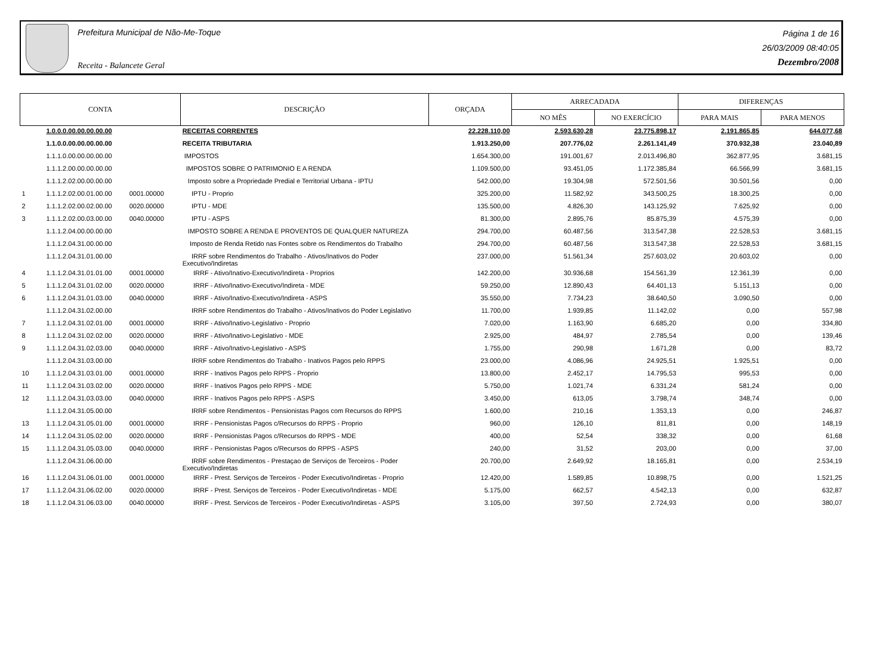Prefeitura Municipal de Não-Me-Toque
Receita - Balancete Geral
Página 1 de 16
26/03/2009 08:40:05
Dezembro/2008
| CONTA | | | DESCRIÇÃO | ORÇADA | ARRECADADA | | DIFERENÇAS | |
| --- | --- | --- | --- | --- | --- | --- | --- | --- |
| | | | | | NO MÊS | NO EXERCÍCIO | PARA MAIS | PARA MENOS |
| | 1.0.0.0.00.00.00.00.00 | | RECEITAS CORRENTES | 22.228.110,00 | 2.593.630,28 | 23.775.898,17 | 2.191.865,85 | 644.077,68 |
| | 1.1.0.0.00.00.00.00.00 | | RECEITA TRIBUTARIA | 1.913.250,00 | 207.776,02 | 2.261.141,49 | 370.932,38 | 23.040,89 |
| | 1.1.1.0.00.00.00.00.00 | | IMPOSTOS | 1.654.300,00 | 191.001,67 | 2.013.496,80 | 362.877,95 | 3.681,15 |
| | 1.1.1.2.00.00.00.00.00 | | IMPOSTOS SOBRE O PATRIMONIO E A RENDA | 1.109.500,00 | 93.451,05 | 1.172.385,84 | 66.566,99 | 3.681,15 |
| | 1.1.1.2.02.00.00.00.00 | | Imposto sobre a Propriedade Predial e Territorial Urbana - IPTU | 542.000,00 | 19.304,98 | 572.501,56 | 30.501,56 | 0,00 |
| 1 | 1.1.1.2.02.00.01.00.00 | 0001.00000 | IPTU - Proprio | 325.200,00 | 11.582,92 | 343.500,25 | 18.300,25 | 0,00 |
| 2 | 1.1.1.2.02.00.02.00.00 | 0020.00000 | IPTU - MDE | 135.500,00 | 4.826,30 | 143.125,92 | 7.625,92 | 0,00 |
| 3 | 1.1.1.2.02.00.03.00.00 | 0040.00000 | IPTU - ASPS | 81.300,00 | 2.895,76 | 85.875,39 | 4.575,39 | 0,00 |
| | 1.1.1.2.04.00.00.00.00 | | IMPOSTO SOBRE A RENDA E PROVENTOS DE QUALQUER NATUREZA | 294.700,00 | 60.487,56 | 313.547,38 | 22.528,53 | 3.681,15 |
| | 1.1.1.2.04.31.00.00.00 | | Imposto de Renda Retido nas Fontes sobre os Rendimentos do Trabalho | 294.700,00 | 60.487,56 | 313.547,38 | 22.528,53 | 3.681,15 |
| | 1.1.1.2.04.31.01.00.00 | | IRRF sobre Rendimentos do Trabalho - Ativos/Inativos do Poder Executivo/Indiretas | 237.000,00 | 51.561,34 | 257.603,02 | 20.603,02 | 0,00 |
| 4 | 1.1.1.2.04.31.01.01.00 | 0001.00000 | IRRF - Ativo/Inativo-Executivo/Indireta - Proprios | 142.200,00 | 30.936,68 | 154.561,39 | 12.361,39 | 0,00 |
| 5 | 1.1.1.2.04.31.01.02.00 | 0020.00000 | IRRF - Ativo/Inativo-Executivo/Indireta - MDE | 59.250,00 | 12.890,43 | 64.401,13 | 5.151,13 | 0,00 |
| 6 | 1.1.1.2.04.31.01.03.00 | 0040.00000 | IRRF - Ativo/Inativo-Executivo/Indireta - ASPS | 35.550,00 | 7.734,23 | 38.640,50 | 3.090,50 | 0,00 |
| | 1.1.1.2.04.31.02.00.00 | | IRRF sobre Rendimentos do Trabalho - Ativos/Inativos do Poder Legislativo | 11.700,00 | 1.939,85 | 11.142,02 | 0,00 | 557,98 |
| 7 | 1.1.1.2.04.31.02.01.00 | 0001.00000 | IRRF - Ativo/Inativo-Legislativo - Proprio | 7.020,00 | 1.163,90 | 6.685,20 | 0,00 | 334,80 |
| 8 | 1.1.1.2.04.31.02.02.00 | 0020.00000 | IRRF - Ativo/Inativo-Legislativo - MDE | 2.925,00 | 484,97 | 2.785,54 | 0,00 | 139,46 |
| 9 | 1.1.1.2.04.31.02.03.00 | 0040.00000 | IRRF - Ativo/Inativo-Legislativo - ASPS | 1.755,00 | 290,98 | 1.671,28 | 0,00 | 83,72 |
| | 1.1.1.2.04.31.03.00.00 | | IRRF sobre Rendimentos do Trabalho - Inativos Pagos pelo RPPS | 23.000,00 | 4.086,96 | 24.925,51 | 1.925,51 | 0,00 |
| 10 | 1.1.1.2.04.31.03.01.00 | 0001.00000 | IRRF - Inativos Pagos pelo RPPS - Proprio | 13.800,00 | 2.452,17 | 14.795,53 | 995,53 | 0,00 |
| 11 | 1.1.1.2.04.31.03.02.00 | 0020.00000 | IRRF - Inativos Pagos pelo RPPS - MDE | 5.750,00 | 1.021,74 | 6.331,24 | 581,24 | 0,00 |
| 12 | 1.1.1.2.04.31.03.03.00 | 0040.00000 | IRRF - Inativos Pagos pelo RPPS - ASPS | 3.450,00 | 613,05 | 3.798,74 | 348,74 | 0,00 |
| | 1.1.1.2.04.31.05.00.00 | | IRRF sobre Rendimentos - Pensionistas Pagos com Recursos do RPPS | 1.600,00 | 210,16 | 1.353,13 | 0,00 | 246,87 |
| 13 | 1.1.1.2.04.31.05.01.00 | 0001.00000 | IRRF - Pensionistas Pagos c/Recursos do RPPS - Proprio | 960,00 | 126,10 | 811,81 | 0,00 | 148,19 |
| 14 | 1.1.1.2.04.31.05.02.00 | 0020.00000 | IRRF - Pensionistas Pagos c/Recursos do RPPS - MDE | 400,00 | 52,54 | 338,32 | 0,00 | 61,68 |
| 15 | 1.1.1.2.04.31.05.03.00 | 0040.00000 | IRRF - Pensionistas Pagos c/Recursos do RPPS - ASPS | 240,00 | 31,52 | 203,00 | 0,00 | 37,00 |
| | 1.1.1.2.04.31.06.00.00 | | IRRF sobre Rendimentos - Prestaçao de Serviços de Terceiros - Poder Executivo/Indiretas | 20.700,00 | 2.649,92 | 18.165,81 | 0,00 | 2.534,19 |
| 16 | 1.1.1.2.04.31.06.01.00 | 0001.00000 | IRRF - Prest. Serviços de Terceiros - Poder Executivo/Indiretas - Proprio | 12.420,00 | 1.589,85 | 10.898,75 | 0,00 | 1.521,25 |
| 17 | 1.1.1.2.04.31.06.02.00 | 0020.00000 | IRRF - Prest. Serviços de Terceiros - Poder Executivo/Indiretas - MDE | 5.175,00 | 662,57 | 4.542,13 | 0,00 | 632,87 |
| 18 | 1.1.1.2.04.31.06.03.00 | 0040.00000 | IRRF - Prest. Servicos de Terceiros - Poder Executivo/Indiretas - ASPS | 3.105,00 | 397,50 | 2.724,93 | 0,00 | 380,07 |